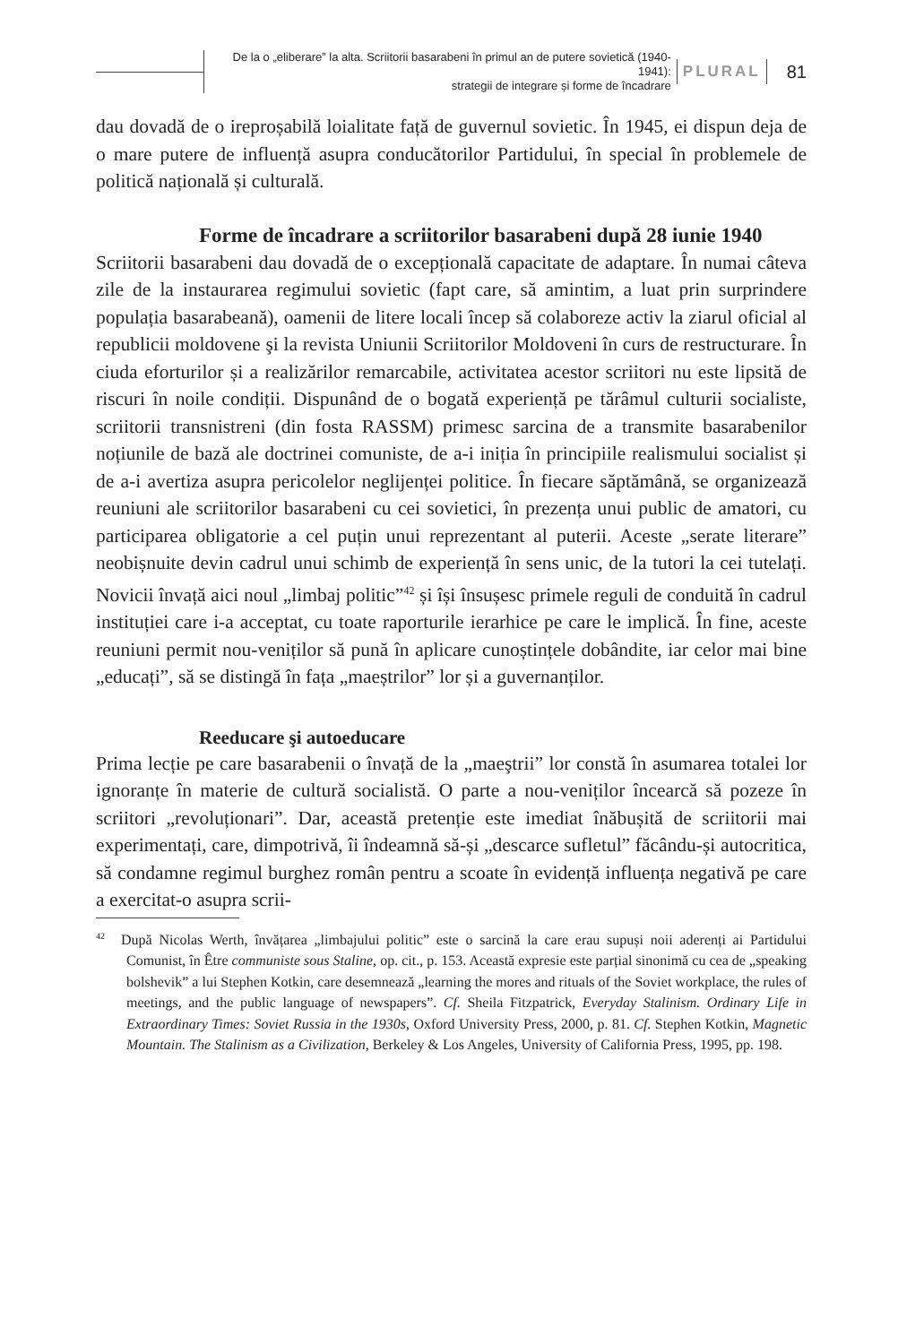De la o „eliberare” la alta. Scriitorii basarabeni în primul an de putere sovietică (1940-1941):
strategii de integrare și forme de încadrare
PLURAL
81
dau dovadă de o ireproșabilă loialitate față de guvernul sovietic. În 1945, ei dispun deja de o mare putere de influență asupra conducătorilor Partidului, în special în problemele de politică națională și culturală.
Forme de încadrare a scriitorilor basarabeni după 28 iunie 1940
Scriitorii basarabeni dau dovadă de o excepțională capacitate de adaptare. În numai câteva zile de la instaurarea regimului sovietic (fapt care, să amintim, a luat prin surprindere populația basarabeană), oamenii de litere locali încep să colaboreze activ la ziarul oficial al republicii moldovene şi la revista Uniunii Scriitorilor Moldoveni în curs de restructurare. În ciuda eforturilor și a realizărilor remarcabile, activitatea acestor scriitori nu este lipsită de riscuri în noile condiții. Dispunând de o bogată experiență pe tărâmul culturii socialiste, scriitorii transnistreni (din fosta RASSM) primesc sarcina de a transmite basarabenilor noțiunile de bază ale doctrinei comuniste, de a-i iniția în principiile realismului socialist și de a-i avertiza asupra pericolelor neglijenței politice. În fiecare săptămână, se organizează reuniuni ale scriitorilor basarabeni cu cei sovietici, în prezența unui public de amatori, cu participarea obligatorie a cel puțin unui reprezentant al puterii. Aceste „serate literare” neobișnuite devin cadrul unui schimb de experiență în sens unic, de la tutori la cei tutelați. Novicii învață aici noul „limbaj politic”<sup>42</sup> și își însușesc primele reguli de conduită în cadrul instituției care i-a acceptat, cu toate raporturile ierarhice pe care le implică. În fine, aceste reuniuni permit nou-veniților să pună în aplicare cunoștințele dobândite, iar celor mai bine „educați”, să se distingă în fața „maeștrilor” lor și a guvernanților.
Reeducare şi autoeducare
Prima lecție pe care basarabenii o învață de la „maeştrii” lor constă în asumarea totalei lor ignoranțe în materie de cultură socialistă. O parte a nou-veniților încearcă să pozeze în scriitori „revoluționari”. Dar, această pretenție este imediat înăbușită de scriitorii mai experimentați, care, dimpotrivă, îi îndeamnă să-și „descarce sufletul” făcându-și autocritica, să condamne regimul burghez român pentru a scoate în evidență influența negativă pe care a exercitat-o asupra scrii-
<sup>42</sup> După Nicolas Werth, învățarea „limbajului politic” este o sarcină la care erau supuși noii aderenți ai Partidului Comunist, în Être communiste sous Staline, op. cit., p. 153. Această expresie este parțial sinonimă cu cea de „speaking bolshevik” a lui Stephen Kotkin, care desemnează „learning the mores and rituals of the Soviet workplace, the rules of meetings, and the public language of newspapers”. Cf. Sheila Fitzpatrick, Everyday Stalinism. Ordinary Life in Extraordinary Times: Soviet Russia in the 1930s, Oxford University Press, 2000, p. 81. Cf. Stephen Kotkin, Magnetic Mountain. The Stalinism as a Civilization, Berkeley & Los Angeles, University of California Press, 1995, pp. 198.